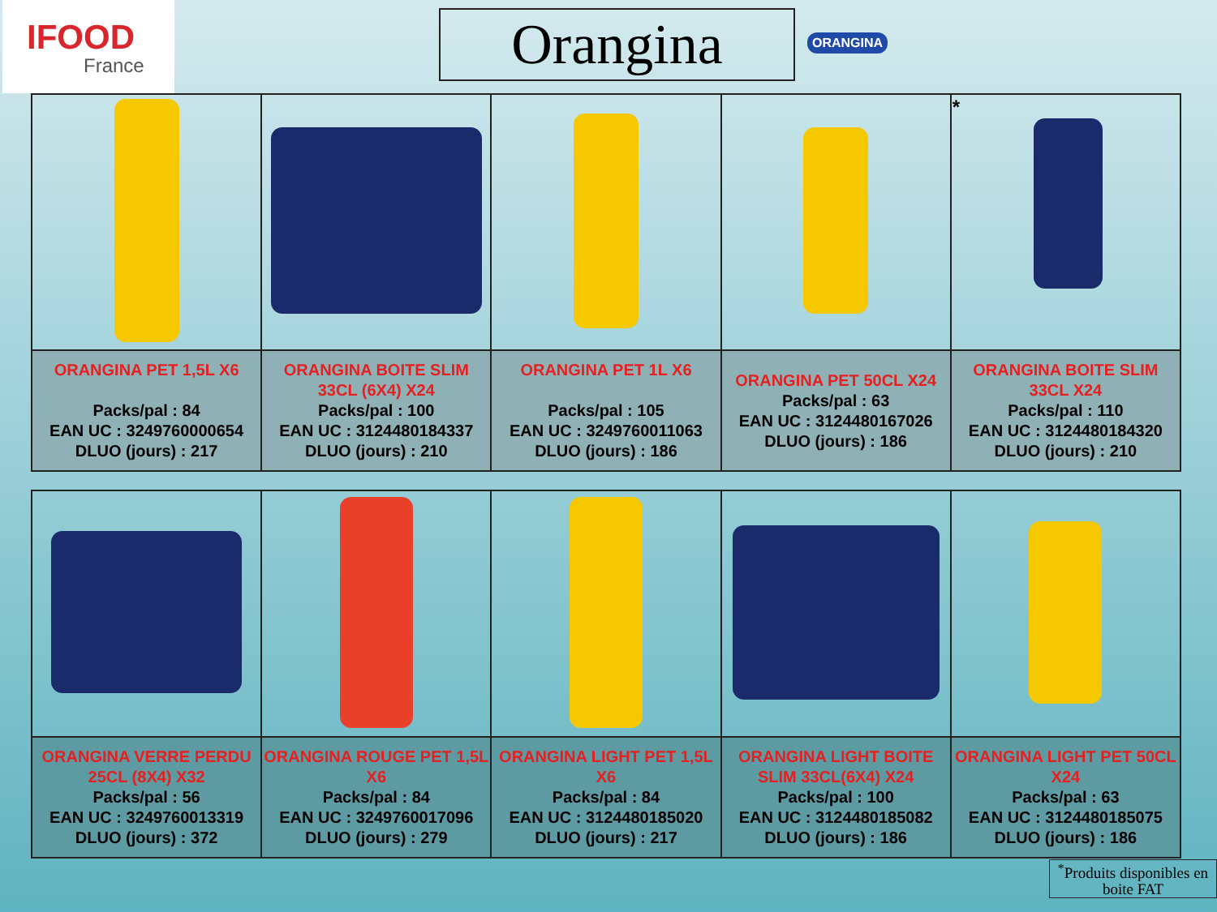IFOOD
France
Orangina ORANGINA
| | | | | * |
| ORANGINA PET 1,5L X6 Packs/pal : 84 EAN UC : 3249760000654 DLUO (jours) : 217 | ORANGINA BOITE SLIM 33CL (6X4) X24 Packs/pal : 100 EAN UC : 3124480184337 DLUO (jours) : 210 | ORANGINA PET 1L X6 Packs/pal : 105 EAN UC : 3249760011063 DLUO (jours) : 186 | ORANGINA PET 50CL X24 Packs/pal : 63 EAN UC : 3124480167026 DLUO (jours) : 186 | ORANGINA BOITE SLIM 33CL X24 Packs/pal : 110 EAN UC : 3124480184320 DLUO (jours) : 210 |
| ORANGINA VERRE PERDU 25CL (8X4) X32 Packs/pal : 56 EAN UC : 3249760013319 DLUO (jours) : 372 | ORANGINA ROUGE PET 1,5L X6 Packs/pal : 84 EAN UC : 3249760017096 DLUO (jours) : 279 | ORANGINA LIGHT PET 1,5L X6 Packs/pal : 84 EAN UC : 3124480185020 DLUO (jours) : 217 | ORANGINA LIGHT BOITE SLIM 33CL(6X4) X24 Packs/pal : 100 EAN UC : 3124480185082 DLUO (jours) : 186 | ORANGINA LIGHT PET 50CL X24 Packs/pal : 63 EAN UC : 3124480185075 DLUO (jours) : 186 |
<sup>*</sup> Produits disponibles en boite FAT